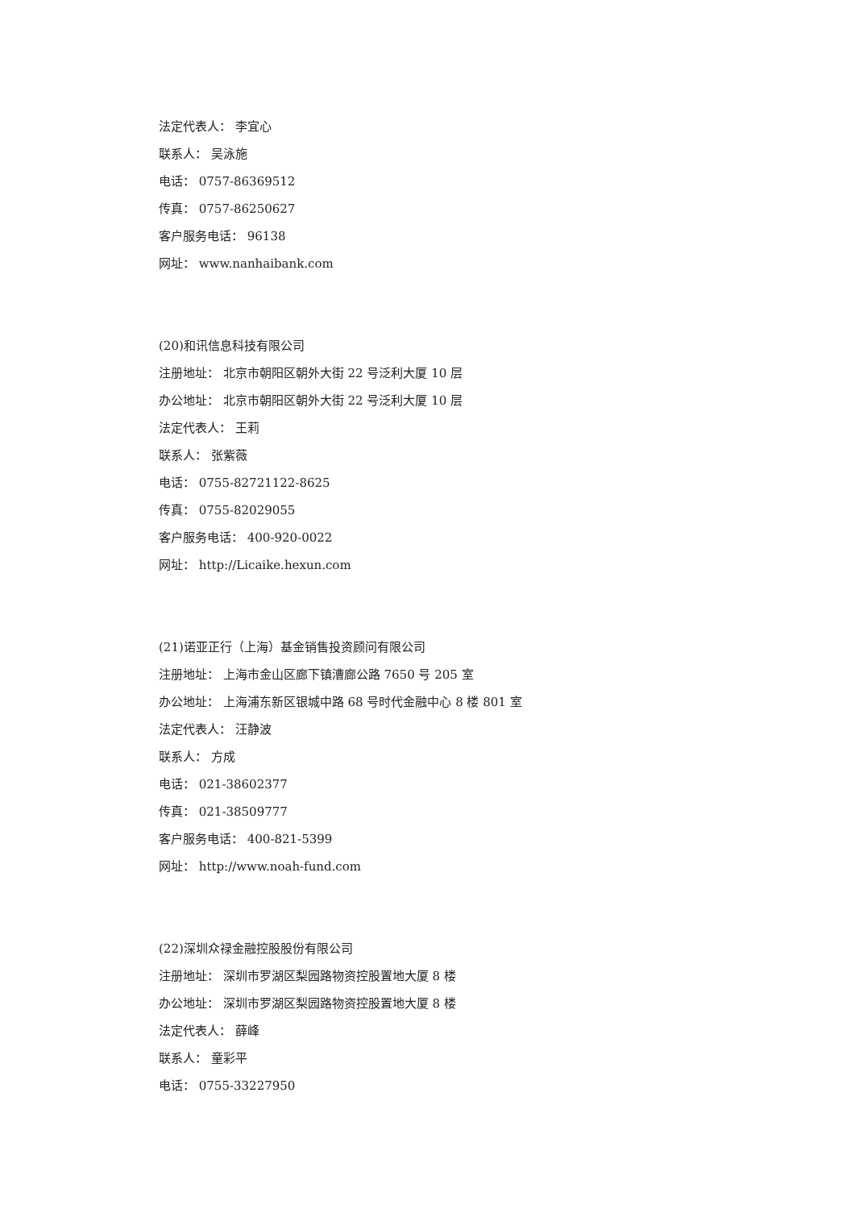法定代表人： 李宜心
联系人： 吴泳施
电话： 0757-86369512
传真： 0757-86250627
客户服务电话： 96138
网址： www.nanhaibank.com
(20)和讯信息科技有限公司
注册地址： 北京市朝阳区朝外大街 22 号泛利大厦 10 层
办公地址： 北京市朝阳区朝外大街 22 号泛利大厦 10 层
法定代表人： 王莉
联系人： 张紫薇
电话： 0755-82721122-8625
传真： 0755-82029055
客户服务电话： 400-920-0022
网址： http://Licaike.hexun.com
(21)诺亚正行（上海）基金销售投资顾问有限公司
注册地址： 上海市金山区廊下镇漕廊公路 7650 号 205 室
办公地址： 上海浦东新区银城中路 68 号时代金融中心 8 楼 801 室
法定代表人： 汪静波
联系人： 方成
电话： 021-38602377
传真： 021-38509777
客户服务电话： 400-821-5399
网址： http://www.noah-fund.com
(22)深圳众禄金融控股股份有限公司
注册地址： 深圳市罗湖区梨园路物资控股置地大厦 8 楼
办公地址： 深圳市罗湖区梨园路物资控股置地大厦 8 楼
法定代表人： 薛峰
联系人： 童彩平
电话： 0755-33227950